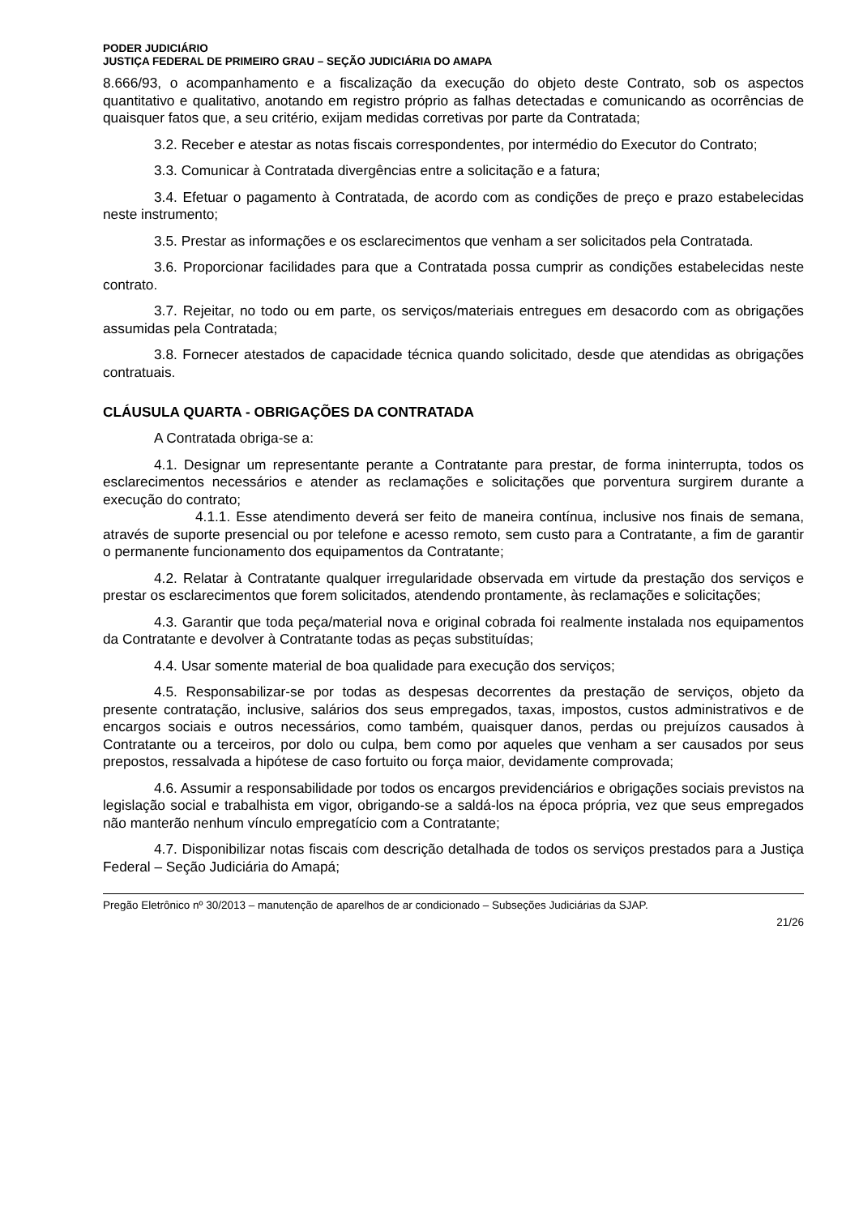PODER JUDICIÁRIO
JUSTIÇA FEDERAL DE PRIMEIRO GRAU – SEÇÃO JUDICIÁRIA DO AMAPA
8.666/93, o acompanhamento e a fiscalização da execução do objeto deste Contrato, sob os aspectos quantitativo e qualitativo, anotando em registro próprio as falhas detectadas e comunicando as ocorrências de quaisquer fatos que, a seu critério, exijam medidas corretivas por parte da Contratada;
3.2. Receber e atestar as notas fiscais correspondentes, por intermédio do Executor do Contrato;
3.3. Comunicar à Contratada divergências entre a solicitação e a fatura;
3.4. Efetuar o pagamento à Contratada, de acordo com as condições de preço e prazo estabelecidas neste instrumento;
3.5. Prestar as informações e os esclarecimentos que venham a ser solicitados pela Contratada.
3.6. Proporcionar facilidades para que a Contratada possa cumprir as condições estabelecidas neste contrato.
3.7. Rejeitar, no todo ou em parte, os serviços/materiais entregues em desacordo com as obrigações assumidas pela Contratada;
3.8. Fornecer atestados de capacidade técnica quando solicitado, desde que atendidas as obrigações contratuais.
CLÁUSULA QUARTA - OBRIGAÇÕES DA CONTRATADA
A Contratada obriga-se a:
4.1. Designar um representante perante a Contratante para prestar, de forma ininterrupta, todos os esclarecimentos necessários e atender as reclamações e solicitações que porventura surgirem durante a execução do contrato;
4.1.1. Esse atendimento deverá ser feito de maneira contínua, inclusive nos finais de semana, através de suporte presencial ou por telefone e acesso remoto, sem custo para a Contratante, a fim de garantir o permanente funcionamento dos equipamentos da Contratante;
4.2. Relatar à Contratante qualquer irregularidade observada em virtude da prestação dos serviços e prestar os esclarecimentos que forem solicitados, atendendo prontamente, às reclamações e solicitações;
4.3. Garantir que toda peça/material nova e original cobrada foi realmente instalada nos equipamentos da Contratante e devolver à Contratante todas as peças substituídas;
4.4. Usar somente material de boa qualidade para execução dos serviços;
4.5. Responsabilizar-se por todas as despesas decorrentes da prestação de serviços, objeto da presente contratação, inclusive, salários dos seus empregados, taxas, impostos, custos administrativos e de encargos sociais e outros necessários, como também, quaisquer danos, perdas ou prejuízos causados à Contratante ou a terceiros, por dolo ou culpa, bem como por aqueles que venham a ser causados por seus prepostos, ressalvada a hipótese de caso fortuito ou força maior, devidamente comprovada;
4.6. Assumir a responsabilidade por todos os encargos previdenciários e obrigações sociais previstos na legislação social e trabalhista em vigor, obrigando-se a saldá-los na época própria, vez que seus empregados não manterão nenhum vínculo empregatício com a Contratante;
4.7. Disponibilizar notas fiscais com descrição detalhada de todos os serviços prestados para a Justiça Federal – Seção Judiciária do Amapá;
Pregão Eletrônico nº 30/2013 – manutenção de aparelhos de ar condicionado – Subseções Judiciárias da SJAP.
21/26